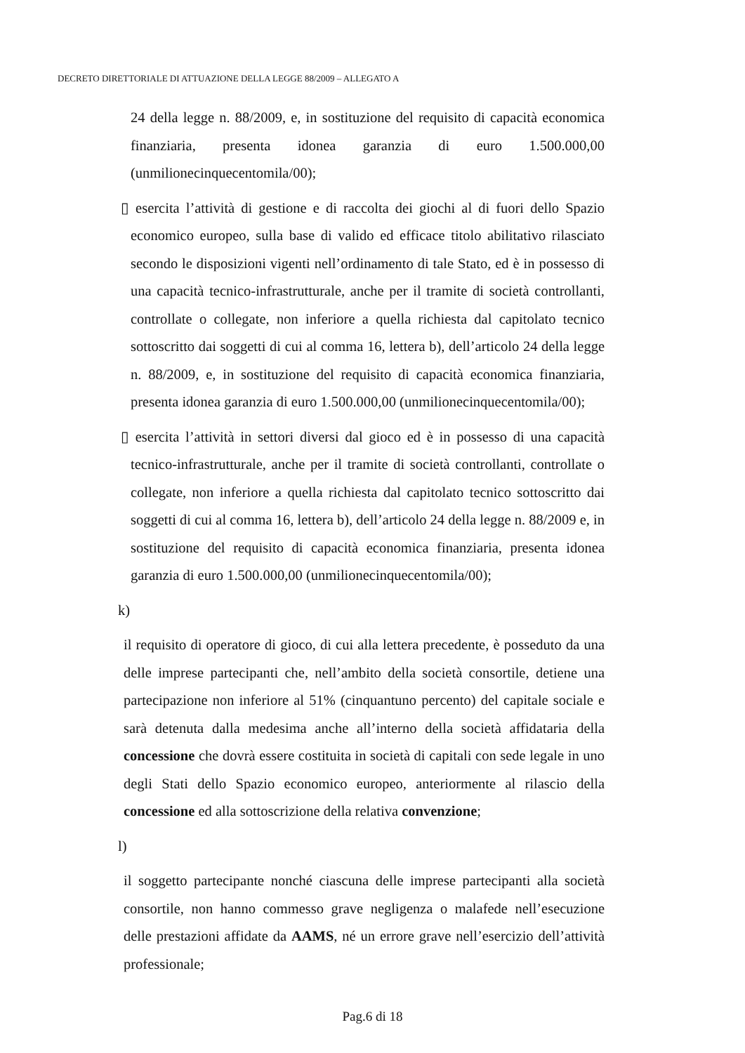DECRETO DIRETTORIALE DI ATTUAZIONE DELLA LEGGE 88/2009 – ALLEGATO A
24 della legge n. 88/2009, e, in sostituzione del requisito di capacità economica finanziaria, presenta idonea garanzia di euro 1.500.000,00 (unmilionecinquecentomila/00);
▯ esercita l’attività di gestione e di raccolta dei giochi al di fuori dello Spazio economico europeo, sulla base di valido ed efficace titolo abilitativo rilasciato secondo le disposizioni vigenti nell’ordinamento di tale Stato, ed è in possesso di una capacità tecnico-infrastrutturale, anche per il tramite di società controllanti, controllate o collegate, non inferiore a quella richiesta dal capitolato tecnico sottoscritto dai soggetti di cui al comma 16, lettera b), dell’articolo 24 della legge n. 88/2009, e, in sostituzione del requisito di capacità economica finanziaria, presenta idonea garanzia di euro 1.500.000,00 (unmilionecinquecentomila/00);
▯ esercita l’attività in settori diversi dal gioco ed è in possesso di una capacità tecnico-infrastrutturale, anche per il tramite di società controllanti, controllate o collegate, non inferiore a quella richiesta dal capitolato tecnico sottoscritto dai soggetti di cui al comma 16, lettera b), dell’articolo 24 della legge n. 88/2009 e, in sostituzione del requisito di capacità economica finanziaria, presenta idonea garanzia di euro 1.500.000,00 (unmilionecinquecentomila/00);
k) il requisito di operatore di gioco, di cui alla lettera precedente, è posseduto da una delle imprese partecipanti che, nell’ambito della società consortile, detiene una partecipazione non inferiore al 51% (cinquantuno percento) del capitale sociale e sarà detenuta dalla medesima anche all’interno della società affidataria della concessione che dovrà essere costituita in società di capitali con sede legale in uno degli Stati dello Spazio economico europeo, anteriormente al rilascio della concessione ed alla sottoscrizione della relativa convenzione;
l) il soggetto partecipante nonché ciascuna delle imprese partecipanti alla società consortile, non hanno commesso grave negligenza o malafede nell’esecuzione delle prestazioni affidate da AAMS, né un errore grave nell’esercizio dell’attività professionale;
Pag.6 di 18